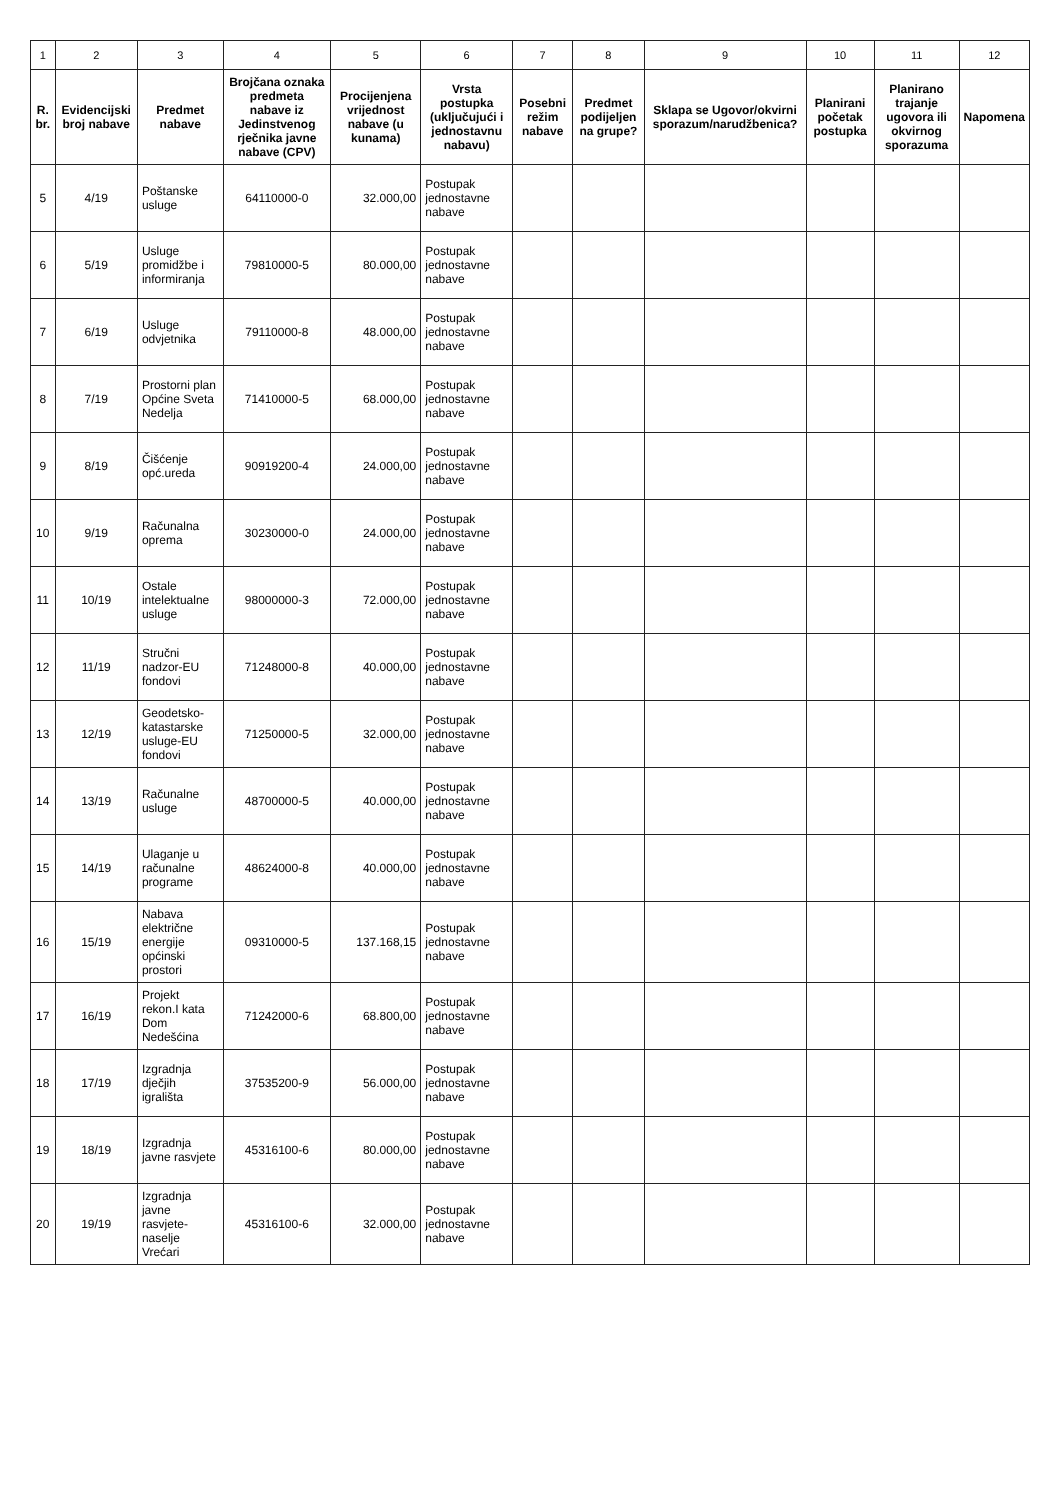| 1 | 2 | 3 | 4 | 5 | 6 | 7 | 8 | 9 | 10 | 11 | 12 |
| R. br. | Evidencijski broj nabave | Predmet nabave | Brojčana oznaka predmeta nabave iz Jedinstvenog rječnika javne nabave (CPV) | Procijenjena vrijednost nabave (u kunama) | Vrsta postupka (uključujući i jednostavnu nabavu) | Posebni režim nabave | Predmet podijeljen na grupe? | Sklapa se Ugovor/okvirni sporazum/narudžbenica? | Planirani početak postupka | Planirano trajanje ugovora ili okvirnog sporazuma | Napomena |
| 5 | 4/19 | Poštanske usluge | 64110000-0 | 32.000,00 | Postupak jednostavne nabave | | | | | | |
| 6 | 5/19 | Usluge promidžbe i informiranja | 79810000-5 | 80.000,00 | Postupak jednostavne nabave | | | | | | |
| 7 | 6/19 | Usluge odvjetnika | 79110000-8 | 48.000,00 | Postupak jednostavne nabave | | | | | | |
| 8 | 7/19 | Prostorni plan Općine Sveta Nedelja | 71410000-5 | 68.000,00 | Postupak jednostavne nabave | | | | | | |
| 9 | 8/19 | Čišćenje opć.ureda | 90919200-4 | 24.000,00 | Postupak jednostavne nabave | | | | | | |
| 10 | 9/19 | Računalna oprema | 30230000-0 | 24.000,00 | Postupak jednostavne nabave | | | | | | |
| 11 | 10/19 | Ostale intelektualne usluge | 98000000-3 | 72.000,00 | Postupak jednostavne nabave | | | | | | |
| 12 | 11/19 | Stručni nadzor-EU fondovi | 71248000-8 | 40.000,00 | Postupak jednostavne nabave | | | | | | |
| 13 | 12/19 | Geodetsko-katastarske usluge-EU fondovi | 71250000-5 | 32.000,00 | Postupak jednostavne nabave | | | | | | |
| 14 | 13/19 | Računalne usluge | 48700000-5 | 40.000,00 | Postupak jednostavne nabave | | | | | | |
| 15 | 14/19 | Ulaganje u računalne programe | 48624000-8 | 40.000,00 | Postupak jednostavne nabave | | | | | | |
| 16 | 15/19 | Nabava električne energije općinski prostori | 09310000-5 | 137.168,15 | Postupak jednostavne nabave | | | | | | |
| 17 | 16/19 | Projekt rekon.I kata Dom Nedešćina | 71242000-6 | 68.800,00 | Postupak jednostavne nabave | | | | | | |
| 18 | 17/19 | Izgradnja dječjih igrališta | 37535200-9 | 56.000,00 | Postupak jednostavne nabave | | | | | | |
| 19 | 18/19 | Izgradnja javne rasvjete | 45316100-6 | 80.000,00 | Postupak jednostavne nabave | | | | | | |
| 20 | 19/19 | Izgradnja javne rasvjete-naselje Vrećari | 45316100-6 | 32.000,00 | Postupak jednostavne nabave | | | | | | |